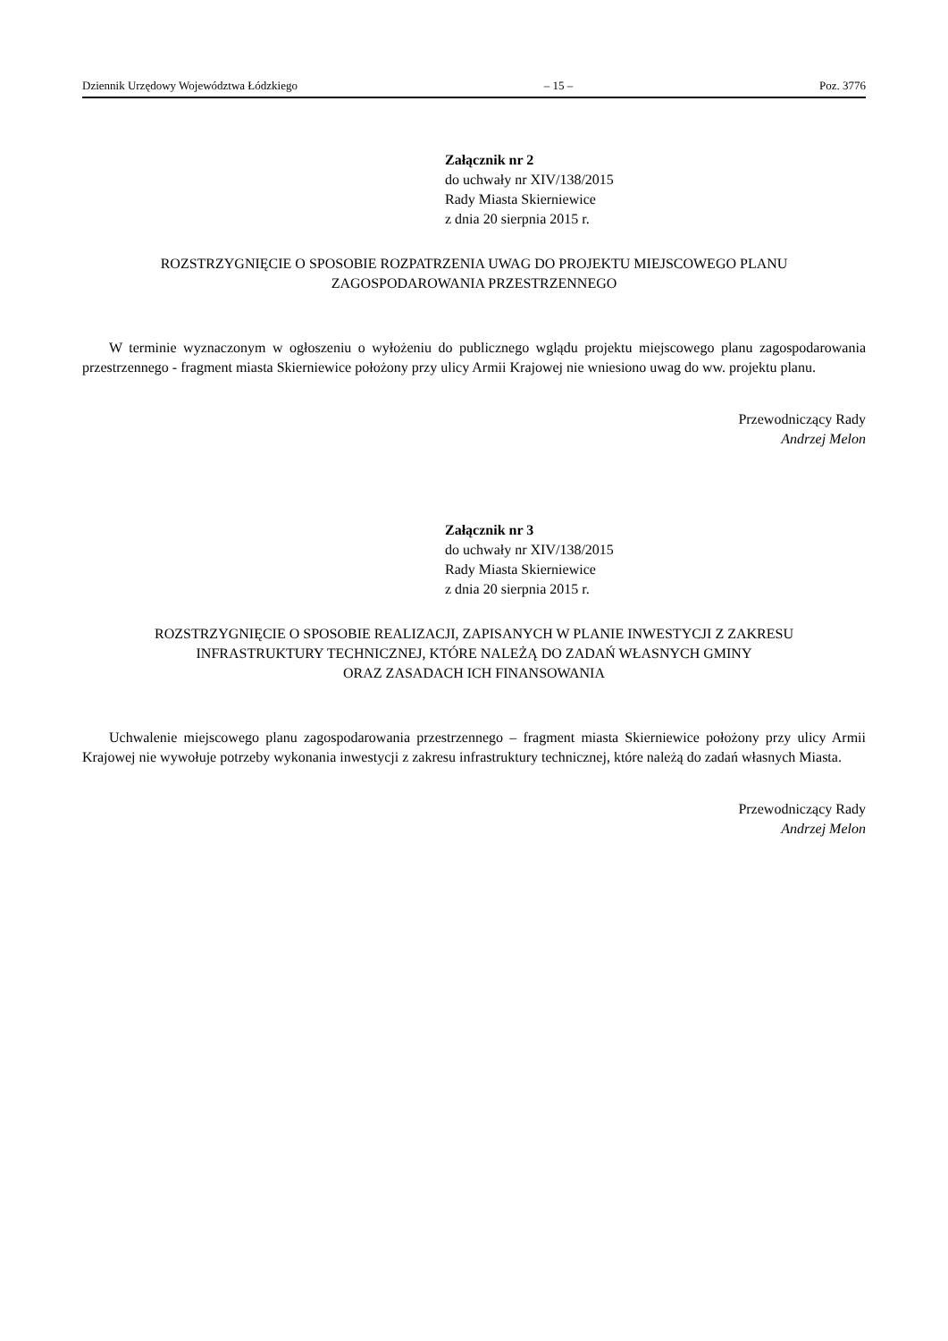Dziennik Urzędowy Województwa Łódzkiego – 15 – Poz. 3776
Załącznik nr 2
do uchwały nr XIV/138/2015
Rady Miasta Skierniewice
z dnia 20 sierpnia 2015 r.
ROZSTRZYGNIĘCIE O SPOSOBIE ROZPATRZENIA UWAG DO PROJEKTU MIEJSCOWEGO PLANU
ZAGOSPODAROWANIA PRZESTRZENNEGO
W terminie wyznaczonym w ogłoszeniu o wyłożeniu do publicznego wglądu projektu miejscowego planu zagospodarowania przestrzennego - fragment miasta Skierniewice położony przy ulicy Armii Krajowej nie wniesiono uwag do ww. projektu planu.
Przewodniczący Rady
Andrzej Melon
Załącznik nr 3
do uchwały nr XIV/138/2015
Rady Miasta Skierniewice
z dnia 20 sierpnia 2015 r.
ROZSTRZYGNIĘCIE O SPOSOBIE REALIZACJI, ZAPISANYCH W PLANIE INWESTYCJI Z ZAKRESU
INFRASTRUKTURY TECHNICZNEJ, KTÓRE NALEŻĄ DO ZADAŃ WŁASNYCH GMINY
ORAZ ZASADACH ICH FINANSOWANIA
Uchwalenie miejscowego planu zagospodarowania przestrzennego – fragment miasta Skierniewice położony przy ulicy Armii Krajowej nie wywołuje potrzeby wykonania inwestycji z zakresu infrastruktury technicznej, które należą do zadań własnych Miasta.
Przewodniczący Rady
Andrzej Melon